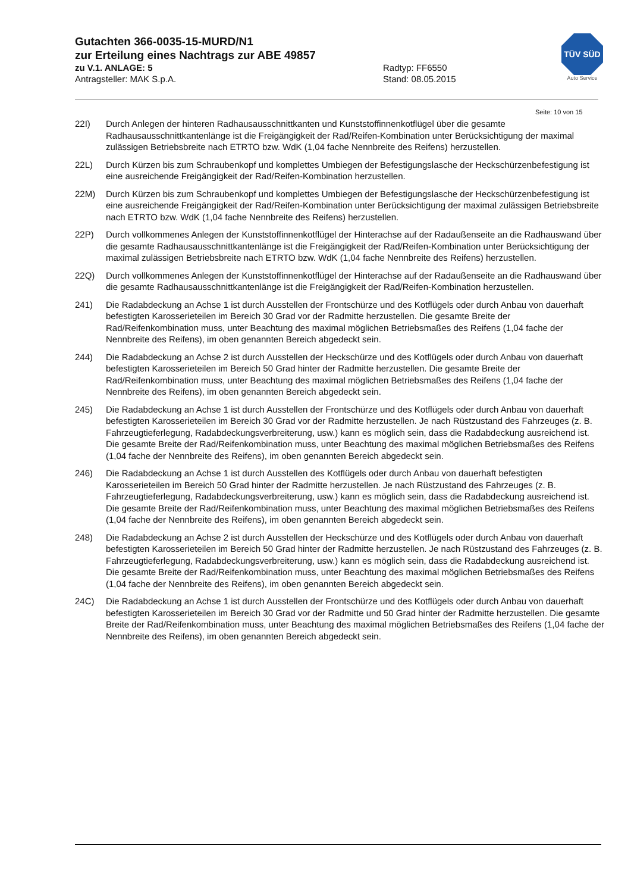Gutachten 366-0035-15-MURD/N1
zur Erteilung eines Nachtrags zur ABE 49857
zu V.1. ANLAGE: 5 Radtyp: FF6550
Antragsteller: MAK S.p.A. Stand: 08.05.2015
TÜV SÜD
Auto Service
Seite: 10 von 15
22I) Durch Anlegen der hinteren Radhausausschnittkanten und Kunststoffinnenkotflügel über die gesamte Radhausausschnittkantenlänge ist die Freigängigkeit der Rad/Reifen-Kombination unter Berücksichtigung der maximal zulässigen Betriebsbreite nach ETRTO bzw. WdK (1,04 fache Nennbreite des Reifens) herzustellen.
22L) Durch Kürzen bis zum Schraubenkopf und komplettes Umbiegen der Befestigungslasche der Heckschürzenbefestigung ist eine ausreichende Freigängigkeit der Rad/Reifen-Kombination herzustellen.
22M) Durch Kürzen bis zum Schraubenkopf und komplettes Umbiegen der Befestigungslasche der Heckschürzenbefestigung ist eine ausreichende Freigängigkeit der Rad/Reifen-Kombination unter Berücksichtigung der maximal zulässigen Betriebsbreite nach ETRTO bzw. WdK (1,04 fache Nennbreite des Reifens) herzustellen.
22P) Durch vollkommenes Anlegen der Kunststoffinnenkotflügel der Hinterachse auf der Radaußenseite an die Radhauswand über die gesamte Radhausausschnittkantenlänge ist die Freigängigkeit der Rad/Reifen-Kombination unter Berücksichtigung der maximal zulässigen Betriebsbreite nach ETRTO bzw. WdK (1,04 fache Nennbreite des Reifens) herzustellen.
22Q) Durch vollkommenes Anlegen der Kunststoffinnenkotflügel der Hinterachse auf der Radaußenseite an die Radhauswand über die gesamte Radhausausschnittkantenlänge ist die Freigängigkeit der Rad/Reifen-Kombination herzustellen.
241) Die Radabdeckung an Achse 1 ist durch Ausstellen der Frontschürze und des Kotflügels oder durch Anbau von dauerhaft befestigten Karosserieteilen im Bereich 30 Grad vor der Radmitte herzustellen. Die gesamte Breite der Rad/Reifenkombination muss, unter Beachtung des maximal möglichen Betriebsmaßes des Reifens (1,04 fache der Nennbreite des Reifens), im oben genannten Bereich abgedeckt sein.
244) Die Radabdeckung an Achse 2 ist durch Ausstellen der Heckschürze und des Kotflügels oder durch Anbau von dauerhaft befestigten Karosserieteilen im Bereich 50 Grad hinter der Radmitte herzustellen. Die gesamte Breite der Rad/Reifenkombination muss, unter Beachtung des maximal möglichen Betriebsmaßes des Reifens (1,04 fache der Nennbreite des Reifens), im oben genannten Bereich abgedeckt sein.
245) Die Radabdeckung an Achse 1 ist durch Ausstellen der Frontschürze und des Kotflügels oder durch Anbau von dauerhaft befestigten Karosserieteilen im Bereich 30 Grad vor der Radmitte herzustellen. Je nach Rüstzustand des Fahrzeuges (z. B. Fahrzeugtieferlegung, Radabdeckungsverbreiterung, usw.) kann es möglich sein, dass die Radabdeckung ausreichend ist. Die gesamte Breite der Rad/Reifenkombination muss, unter Beachtung des maximal möglichen Betriebsmaßes des Reifens (1,04 fache der Nennbreite des Reifens), im oben genannten Bereich abgedeckt sein.
246) Die Radabdeckung an Achse 1 ist durch Ausstellen des Kotflügels oder durch Anbau von dauerhaft befestigten Karosserieteilen im Bereich 50 Grad hinter der Radmitte herzustellen. Je nach Rüstzustand des Fahrzeuges (z. B. Fahrzeugtieferlegung, Radabdeckungsverbreiterung, usw.) kann es möglich sein, dass die Radabdeckung ausreichend ist. Die gesamte Breite der Rad/Reifenkombination muss, unter Beachtung des maximal möglichen Betriebsmaßes des Reifens (1,04 fache der Nennbreite des Reifens), im oben genannten Bereich abgedeckt sein.
248) Die Radabdeckung an Achse 2 ist durch Ausstellen der Heckschürze und des Kotflügels oder durch Anbau von dauerhaft befestigten Karosserieteilen im Bereich 50 Grad hinter der Radmitte herzustellen. Je nach Rüstzustand des Fahrzeuges (z. B. Fahrzeugtieferlegung, Radabdeckungsverbreiterung, usw.) kann es möglich sein, dass die Radabdeckung ausreichend ist. Die gesamte Breite der Rad/Reifenkombination muss, unter Beachtung des maximal möglichen Betriebsmaßes des Reifens (1,04 fache der Nennbreite des Reifens), im oben genannten Bereich abgedeckt sein.
24C) Die Radabdeckung an Achse 1 ist durch Ausstellen der Frontschürze und des Kotflügels oder durch Anbau von dauerhaft befestigten Karosserieteilen im Bereich 30 Grad vor der Radmitte und 50 Grad hinter der Radmitte herzustellen. Die gesamte Breite der Rad/Reifenkombination muss, unter Beachtung des maximal möglichen Betriebsmaßes des Reifens (1,04 fache der Nennbreite des Reifens), im oben genannten Bereich abgedeckt sein.